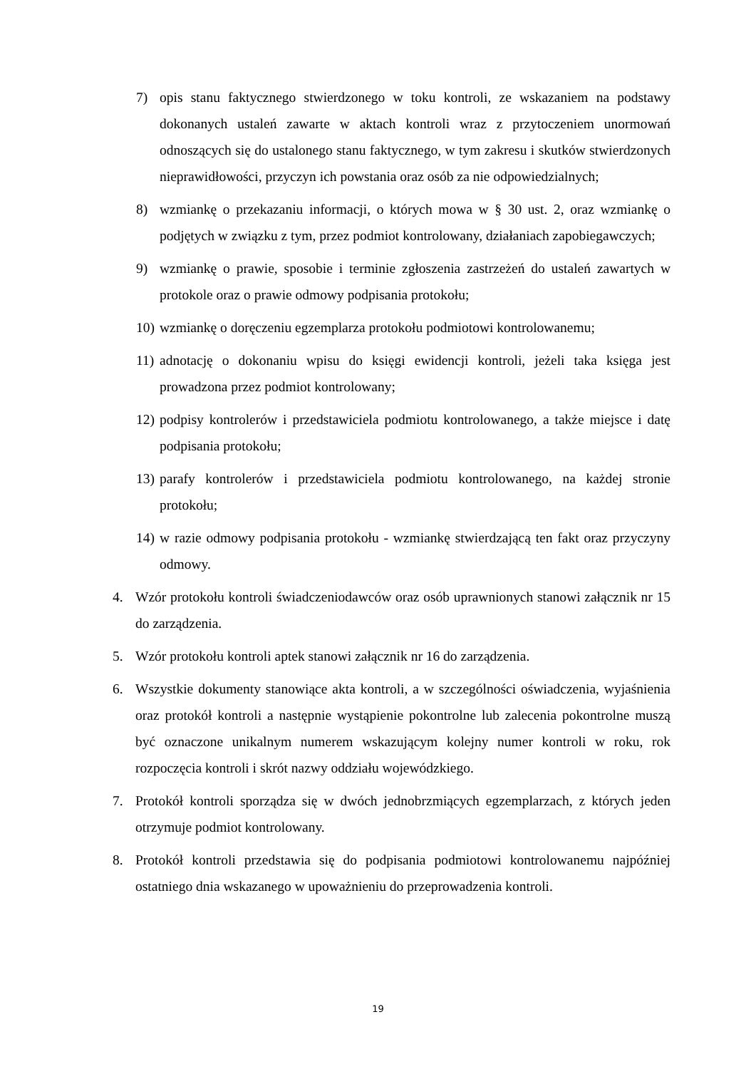7) opis stanu faktycznego stwierdzonego w toku kontroli, ze wskazaniem na podstawy dokonanych ustaleń zawarte w aktach kontroli wraz z przytoczeniem unormowań odnoszących się do ustalonego stanu faktycznego, w tym zakresu i skutków stwierdzonych nieprawidłowości, przyczyn ich powstania oraz osób za nie odpowiedzialnych;
8) wzmiankę o przekazaniu informacji, o których mowa w § 30 ust. 2, oraz wzmiankę o podjętych w związku z tym, przez podmiot kontrolowany, działaniach zapobiegawczych;
9) wzmiankę o prawie, sposobie i terminie zgłoszenia zastrzeżeń do ustaleń zawartych w protokole oraz o prawie odmowy podpisania protokołu;
10) wzmiankę o doręczeniu egzemplarza protokołu podmiotowi kontrolowanemu;
11) adnotację o dokonaniu wpisu do księgi ewidencji kontroli, jeżeli taka księga jest prowadzona przez podmiot kontrolowany;
12) podpisy kontrolerów i przedstawiciela podmiotu kontrolowanego, a także miejsce i datę podpisania protokołu;
13) parafy kontrolerów i przedstawiciela podmiotu kontrolowanego, na każdej stronie protokołu;
14) w razie odmowy podpisania protokołu - wzmiankę stwierdzającą ten fakt oraz przyczyny odmowy.
4. Wzór protokołu kontroli świadczeniodawców oraz osób uprawnionych stanowi załącznik nr 15 do zarządzenia.
5. Wzór protokołu kontroli aptek stanowi załącznik nr 16 do zarządzenia.
6. Wszystkie dokumenty stanowiące akta kontroli, a w szczególności oświadczenia, wyjaśnienia oraz protokół kontroli a następnie wystąpienie pokontrolne lub zalecenia pokontrolne muszą być oznaczone unikalnym numerem wskazującym kolejny numer kontroli w roku, rok rozpoczęcia kontroli i skrót nazwy oddziału wojewódzkiego.
7. Protokół kontroli sporządza się w dwóch jednobrzmiących egzemplarzach, z których jeden otrzymuje podmiot kontrolowany.
8. Protokół kontroli przedstawia się do podpisania podmiotowi kontrolowanemu najpóźniej ostatniego dnia wskazanego w upoważnieniu do przeprowadzenia kontroli.
19